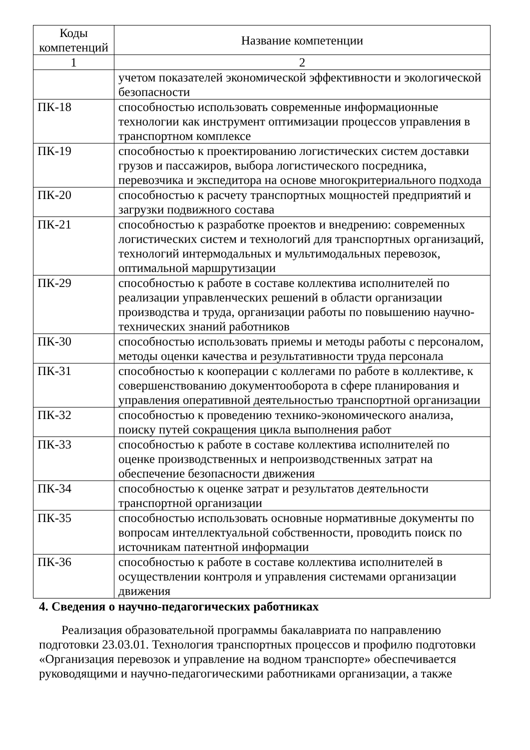| Коды компетенций | Название компетенции |
| --- | --- |
| 1 | 2 |
| | учетом показателей экономической эффективности и экологической безопасности |
| ПК-18 | способностью использовать современные информационные технологии как инструмент оптимизации процессов управления в транспортном комплексе |
| ПК-19 | способностью к проектированию логистических систем доставки грузов и пассажиров, выбора логистического посредника, перевозчика и экспедитора на основе многокритериального подхода |
| ПК-20 | способностью к расчету транспортных мощностей предприятий и загрузки подвижного состава |
| ПК-21 | способностью к разработке проектов и внедрению: современных логистических систем и технологий для транспортных организаций, технологий интермодальных и мультимодальных перевозок, оптимальной маршрутизации |
| ПК-29 | способностью к работе в составе коллектива исполнителей по реализации управленческих решений в области организации производства и труда, организации работы по повышению научно-технических знаний работников |
| ПК-30 | способностью использовать приемы и методы работы с персоналом, методы оценки качества и результативности труда персонала |
| ПК-31 | способностью к кооперации с коллегами по работе в коллективе, к совершенствованию документооборота в сфере планирования и управления оперативной деятельностью транспортной организации |
| ПК-32 | способностью к проведению технико-экономического анализа, поиску путей сокращения цикла выполнения работ |
| ПК-33 | способностью к работе в составе коллектива исполнителей по оценке производственных и непроизводственных затрат на обеспечение безопасности движения |
| ПК-34 | способностью к оценке затрат и результатов деятельности транспортной организации |
| ПК-35 | способностью использовать основные нормативные документы по вопросам интеллектуальной собственности, проводить поиск по источникам патентной информации |
| ПК-36 | способностью к работе в составе коллектива исполнителей в осуществлении контроля и управления системами организации движения |
4. Сведения о научно-педагогических работниках
Реализация образовательной программы бакалавриата по направлению подготовки 23.03.01. Технология транспортных процессов и профилю подготовки «Организация перевозок и управление на водном транспорте» обеспечивается руководящими и научно-педагогическими работниками организации, а также